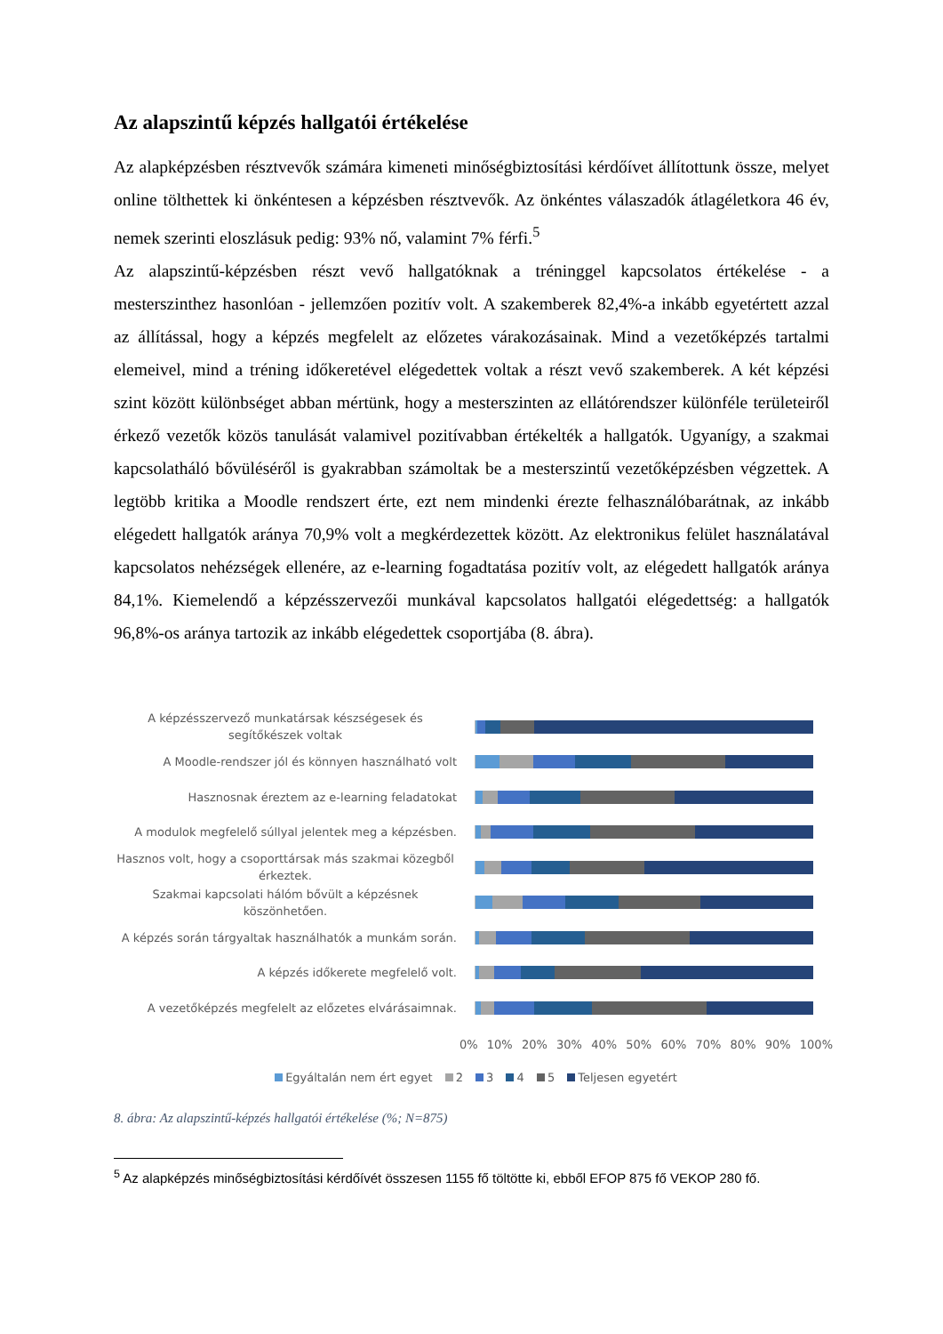Az alapszintű képzés hallgatói értékelése
Az alapképzésben résztvevők számára kimeneti minőségbiztosítási kérdőívet állítottunk össze, melyet online tölthettek ki önkéntesen a képzésben résztvevők. Az önkéntes válaszadók átlagéletkora 46 év, nemek szerinti eloszlásuk pedig: 93% nő, valamint 7% férfi.<sup>5</sup>
Az alapszintű-képzésben részt vevő hallgatóknak a tréninggel kapcsolatos értékelése - a mesterszinthez hasonlóan - jellemzően pozitív volt. A szakemberek 82,4%-a inkább egyetértett azzal az állítással, hogy a képzés megfelelt az előzetes várakozásainak. Mind a vezetőképzés tartalmi elemeivel, mind a tréning időkeretével elégedettek voltak a részt vevő szakemberek. A két képzési szint között különbséget abban mértünk, hogy a mesterszinten az ellátórendszer különféle területeiről érkező vezetők közös tanulását valamivel pozitívabban értékelték a hallgatók. Ugyanígy, a szakmai kapcsolatháló bővüléséről is gyakrabban számoltak be a mesterszintű vezetőképzésben végzettek. A legtöbb kritika a Moodle rendszert érte, ezt nem mindenki érezte felhasználóbarátnak, az inkább elégedett hallgatók aránya 70,9% volt a megkérdezettek között. Az elektronikus felület használatával kapcsolatos nehézségek ellenére, az e-learning fogadtatása pozitív volt, az elégedett hallgatók aránya 84,1%. Kiemelendő a képzésszervezői munkával kapcsolatos hallgatói elégedettség: a hallgatók 96,8%-os aránya tartozik az inkább elégedettek csoportjába (8. ábra).
A képzésszervező munkatársak készségesek és segítőkészek voltak
A Moodle-rendszer jól és könnyen használható volt
Hasznosnak éreztem az e-learning feladatokat
A modulok megfelelő súllyal jelentek meg a képzésben.
Hasznos volt, hogy a csoporttársak más szakmai közegből érkeztek.
Szakmai kapcsolati hálóm bővült a képzésnek köszönhetően.
A képzés során tárgyaltak használhatók a munkám során.
A képzés időkerete megfelelő volt.
A vezetőképzés megfelelt az előzetes elvárásaimnak.
0% 10% 20% 30% 40% 50% 60% 70% 80% 90% 100%
Egyáltalán nem ért egyet 2 3 4 5 Teljesen egyetért
8. ábra: Az alapszintű-képzés hallgatói értékelése (%; N=875)
<sup>5</sup> Az alapképzés minőségbiztosítási kérdőívét összesen 1155 fő töltötte ki, ebből EFOP 875 fő VEKOP 280 fő.